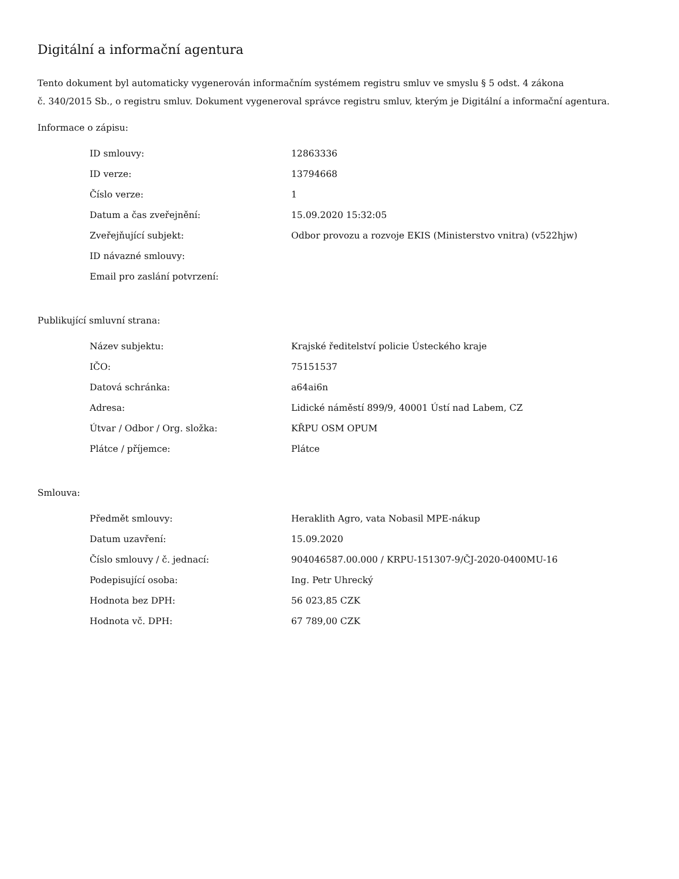Digitální a informační agentura
Tento dokument byl automaticky vygenerován informačním systémem registru smluv ve smyslu § 5 odst. 4 zákona
č. 340/2015 Sb., o registru smluv. Dokument vygeneroval správce registru smluv, kterým je Digitální a informační agentura.
Informace o zápisu:
| ID smlouvy: | 12863336 |
| ID verze: | 13794668 |
| Číslo verze: | 1 |
| Datum a čas zveřejnění: | 15.09.2020 15:32:05 |
| Zveřejňující subjekt: | Odbor provozu a rozvoje EKIS (Ministerstvo vnitra) (v522hjw) |
| ID návazné smlouvy: | |
| Email pro zaslání potvrzení: | |
Publikující smluvní strana:
| Název subjektu: | Krajské ředitelství policie Ústeckého kraje |
| IČO: | 75151537 |
| Datová schránka: | a64ai6n |
| Adresa: | Lidické náměstí 899/9, 40001 Ústí nad Labem, CZ |
| Útvar / Odbor / Org. složka: | KŘPU OSM OPUM |
| Plátce / příjemce: | Plátce |
Smlouva:
| Předmět smlouvy: | Heraklith Agro, vata Nobasil MPE-nákup |
| Datum uzavření: | 15.09.2020 |
| Číslo smlouvy / č. jednací: | 904046587.00.000 / KRPU-151307-9/ČJ-2020-0400MU-16 |
| Podepisující osoba: | Ing. Petr Uhrecký |
| Hodnota bez DPH: | 56 023,85 CZK |
| Hodnota vč. DPH: | 67 789,00 CZK |